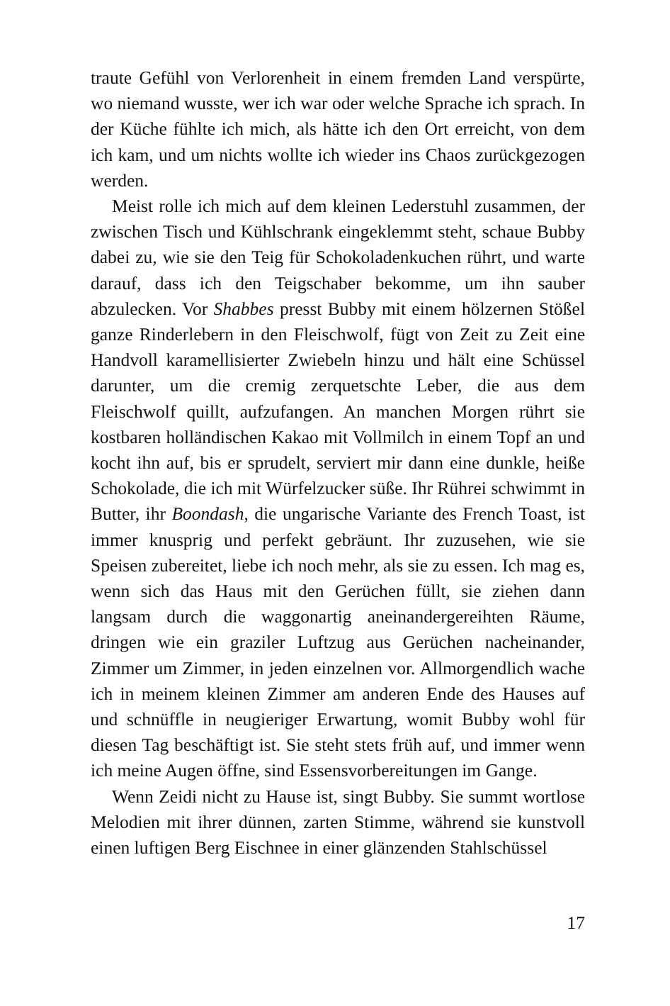traute Gefühl von Verlorenheit in einem fremden Land verspürte, wo niemand wusste, wer ich war oder welche Sprache ich sprach. In der Küche fühlte ich mich, als hätte ich den Ort erreicht, von dem ich kam, und um nichts wollte ich wieder ins Chaos zurückgezogen werden.
Meist rolle ich mich auf dem kleinen Lederstuhl zusammen, der zwischen Tisch und Kühlschrank eingeklemmt steht, schaue Bubby dabei zu, wie sie den Teig für Schokoladenkuchen rührt, und warte darauf, dass ich den Teigschaber bekomme, um ihn sauber abzulecken. Vor Shabbes presst Bubby mit einem hölzernen Stößel ganze Rinderlebern in den Fleischwolf, fügt von Zeit zu Zeit eine Handvoll karamellisierter Zwiebeln hinzu und hält eine Schüssel darunter, um die cremig zerquetschte Leber, die aus dem Fleischwolf quillt, aufzufangen. An manchen Morgen rührt sie kostbaren holländischen Kakao mit Vollmilch in einem Topf an und kocht ihn auf, bis er sprudelt, serviert mir dann eine dunkle, heiße Schokolade, die ich mit Würfelzucker süße. Ihr Rührei schwimmt in Butter, ihr Boondash, die ungarische Variante des French Toast, ist immer knusprig und perfekt gebräunt. Ihr zuzusehen, wie sie Speisen zubereitet, liebe ich noch mehr, als sie zu essen. Ich mag es, wenn sich das Haus mit den Gerüchen füllt, sie ziehen dann langsam durch die waggonartig aneinandergereihten Räume, dringen wie ein graziler Luftzug aus Gerüchen nacheinander, Zimmer um Zimmer, in jeden einzelnen vor. Allmorgendlich wache ich in meinem kleinen Zimmer am anderen Ende des Hauses auf und schnüffle in neugieriger Erwartung, womit Bubby wohl für diesen Tag beschäftigt ist. Sie steht stets früh auf, und immer wenn ich meine Augen öffne, sind Essensvorbereitungen im Gange.
Wenn Zeidi nicht zu Hause ist, singt Bubby. Sie summt wortlose Melodien mit ihrer dünnen, zarten Stimme, während sie kunstvoll einen luftigen Berg Eischnee in einer glänzenden Stahlschüssel
17